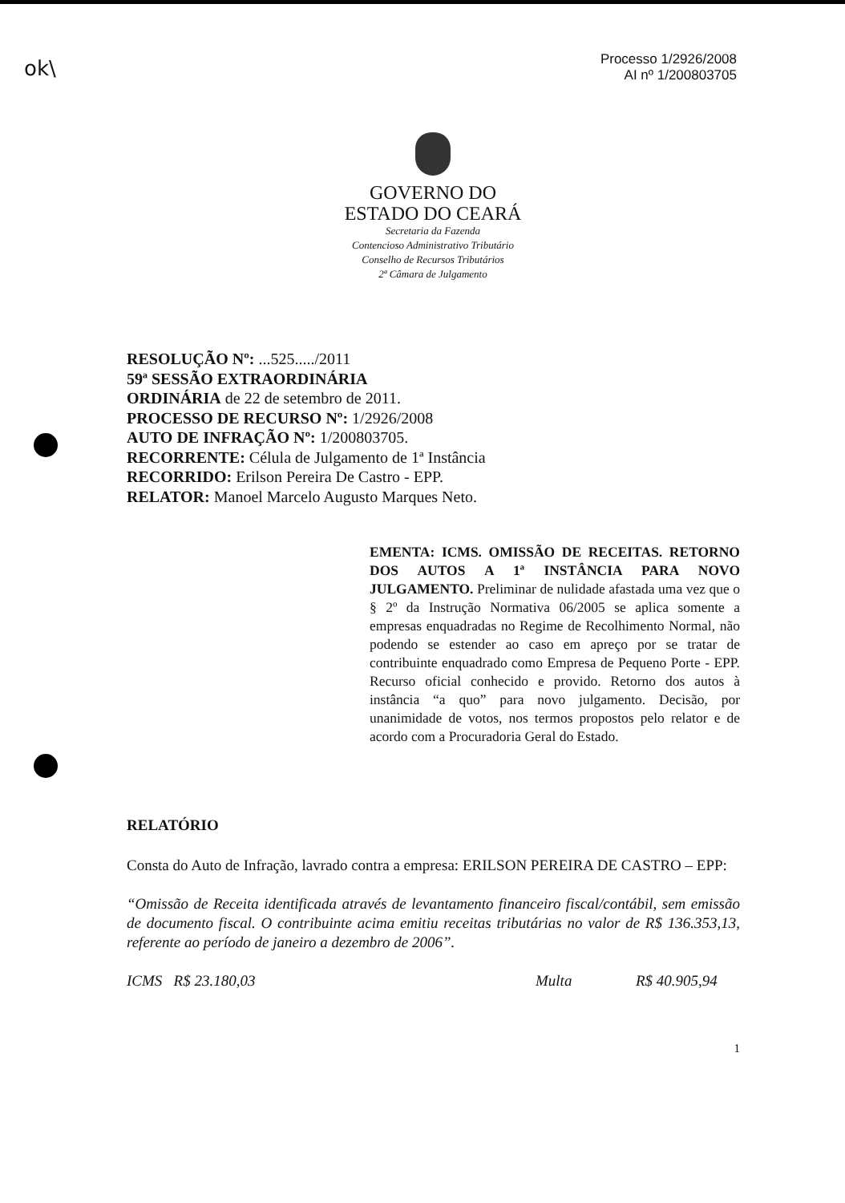ok\
Processo 1/2926/2008
AI nº 1/200803705
GOVERNO DO
ESTADO DO CEARÁ
Secretaria da Fazenda
Contencioso Administrativo Tributário
Conselho de Recursos Tributários
2ª Câmara de Julgamento
RESOLUÇÃO Nº: ...525...../2011
59ª SESSÃO EXTRAORDINÁRIA
ORDINÁRIA de 22 de setembro de 2011.
PROCESSO DE RECURSO Nº: 1/2926/2008
AUTO DE INFRAÇÃO Nº: 1/200803705.
RECORRENTE: Célula de Julgamento de 1ª Instância
RECORRIDO: Erilson Pereira De Castro - EPP.
RELATOR: Manoel Marcelo Augusto Marques Neto.
EMENTA: ICMS. OMISSÃO DE RECEITAS. RETORNO DOS AUTOS A 1ª INSTÂNCIA PARA NOVO JULGAMENTO. Preliminar de nulidade afastada uma vez que o § 2º da Instrução Normativa 06/2005 se aplica somente a empresas enquadradas no Regime de Recolhimento Normal, não podendo se estender ao caso em apreço por se tratar de contribuinte enquadrado como Empresa de Pequeno Porte - EPP. Recurso oficial conhecido e provido. Retorno dos autos à instância “a quo” para novo julgamento. Decisão, por unanimidade de votos, nos termos propostos pelo relator e de acordo com a Procuradoria Geral do Estado.
RELATÓRIO
Consta do Auto de Infração, lavrado contra a empresa: ERILSON PEREIRA DE CASTRO – EPP:
“Omissão de Receita identificada através de levantamento financeiro fiscal/contábil, sem emissão de documento fiscal. O contribuinte acima emitiu receitas tributárias no valor de R$ 136.353,13, referente ao período de janeiro a dezembro de 2006”.
ICMS R$ 23.180,03 Multa R$ 40.905,94
1